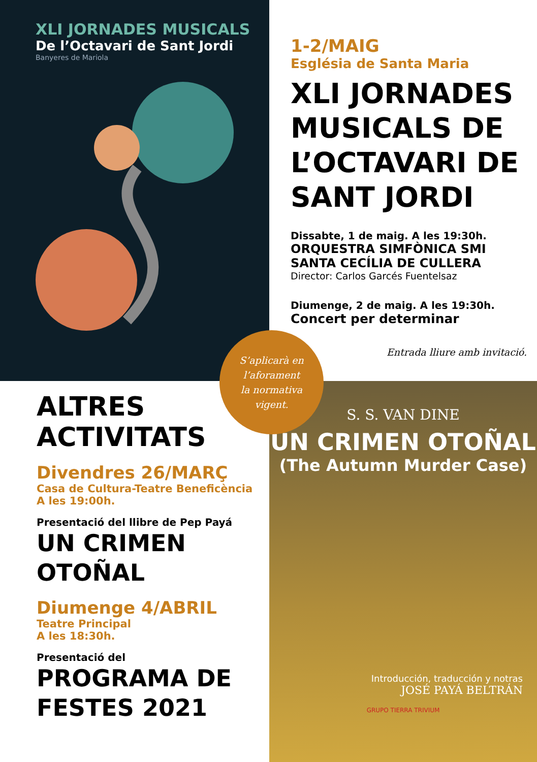XLI JORNADES MUSICALS
De l’Octavari de Sant Jordi
Banyeres de Mariola
1-2/MAIG
Església de Santa Maria
XLI JORNADES MUSICALS DE L’OCTAVARI DE SANT JORDI
Dissabte, 1 de maig. A les 19:30h.
ORQUESTRA SIMFÒNICA SMI SANTA CECÍLIA DE CULLERA
Director: Carlos Garcés Fuentelsaz
Diumenge, 2 de maig. A les 19:30h.
Concert per determinar
Entrada lliure amb invitació.
ALTRES ACTIVITATS
Divendres 26/MARÇ
Casa de Cultura-Teatre Beneficència
A les 19:00h.
Presentació del llibre de Pep Payá
UN CRIMEN OTOÑAL
Diumenge 4/ABRIL
Teatre Principal
A les 18:30h.
Presentació del
PROGRAMA DE FESTES 2021
S. S. VAN DINE
UN CRIMEN OTOÑAL
(The Autumn Murder Case)
Introducción, traducción y notras
JOSÉ PAYÁ BELTRÁN
GRUPO TIERRA TRIVIUM
S’aplicarà en
l’aforament
la normativa
vigent.